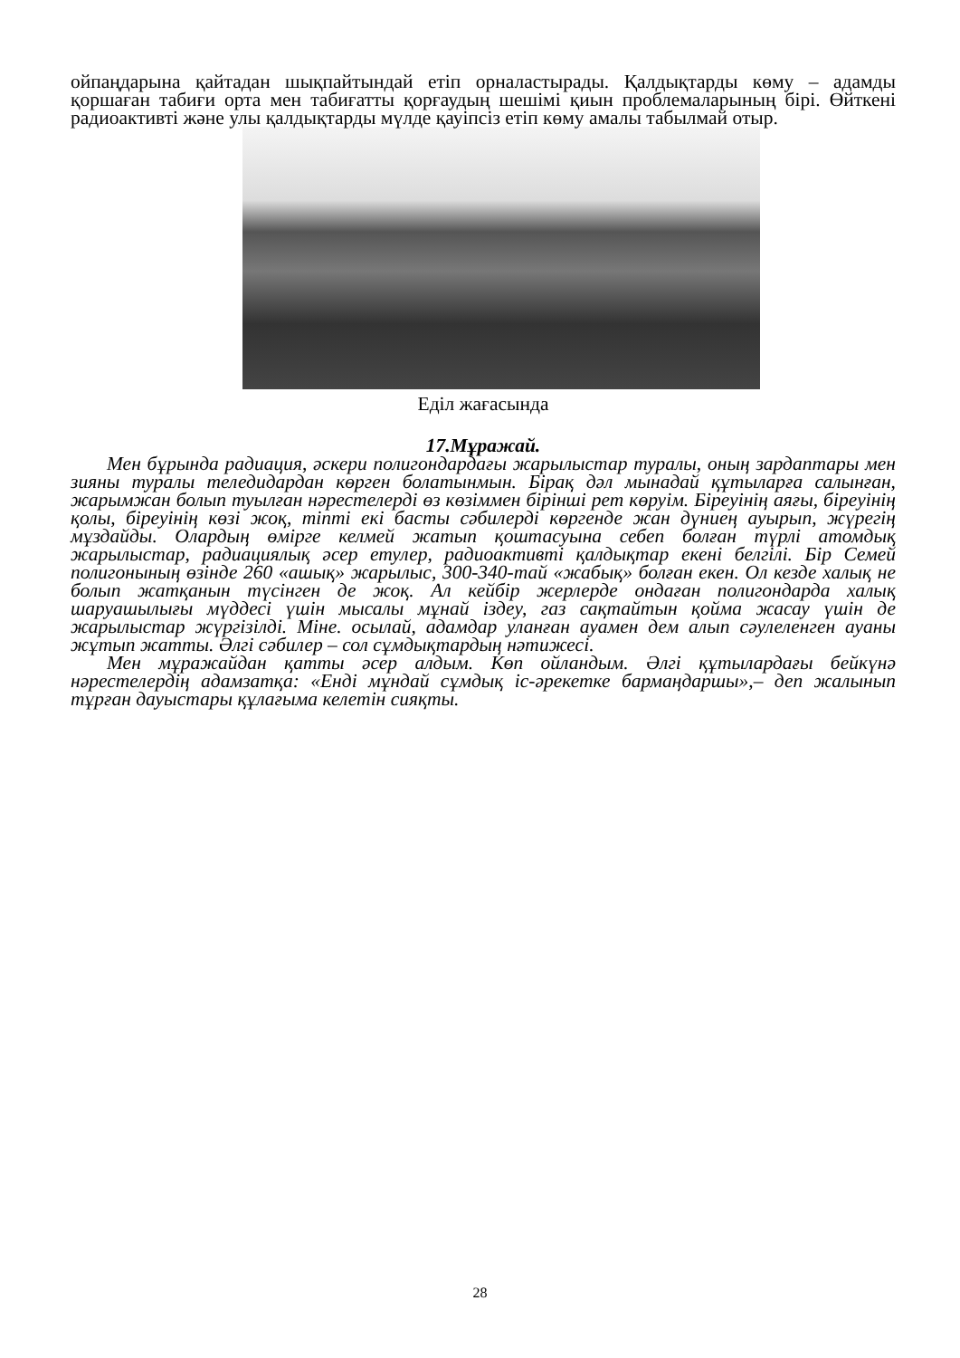ойпаңдарына қайтадан шықпайтындай етіп орналастырады. Қалдықтарды көму – адамды қоршаған табиғи орта мен табиғатты қорғаудың шешімі қиын проблемаларының бірі. Өйткені радиоактивті және улы қалдықтарды мүлде қауіпсіз етіп көму амалы табылмай отыр.
Еділ жағасында
17.Мұражай.
Мен бұрында радиация, әскери полигондардағы жарылыстар туралы, оның зардаптары мен зияны туралы теледидардан көрген болатынмын. Бірақ дәл мынадай құтыларға салынған, жарымжан болып туылған нәрестелерді өз көзіммен бірінші рет көруім. Біреуінің аяғы, біреуінің қолы, біреуінің көзі жоқ, тіпті екі басты сәбилерді көргенде жан дүниең ауырып, жүрегің мұздайды. Олардың өмірге келмей жатып қоштасуына себеп болған түрлі атомдық жарылыстар, радиациялық әсер етулер, радиоактивті қалдықтар екені белгілі. Бір Семей полигонының өзінде 260 «ашық» жарылыс, 300-340-тай «жабық» болған екен. Ол кезде халық не болып жатқанын түсінген де жоқ. Ал кейбір жерлерде ондаған полигондарда халық шаруашылығы мүддесі үшін мысалы мұнай іздеу, газ сақтайтын қойма жасау үшін де жарылыстар жүргізілді. Міне. осылай, адамдар уланған ауамен дем алып сәулеленген ауаны жұтып жатты. Әлгі сәбилер – сол сұмдықтардың нәтижесі.
Мен мұражайдан қатты әсер алдым. Көп ойландым. Әлгі құтылардағы бейкүнә нәрестелердің адамзатқа: «Енді мұндай сұмдық іс-әрекетке бармаңдаршы»,– деп жалынып тұрған дауыстары құлағыма келетін сияқты.
28